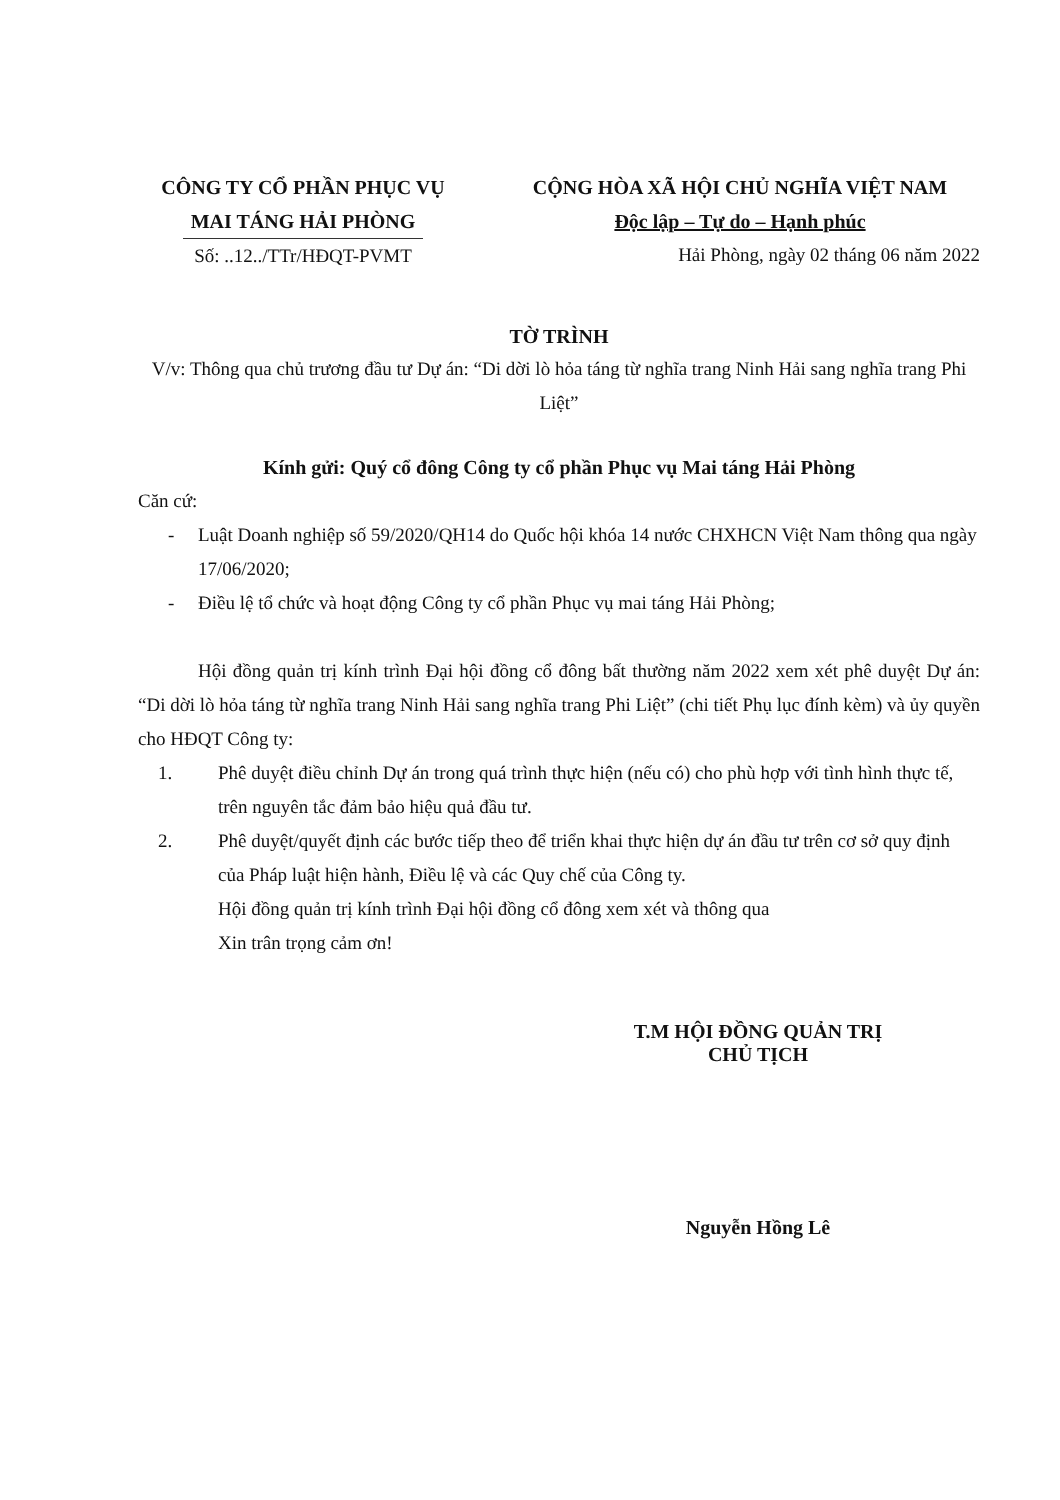CÔNG TY CỔ PHẦN PHỤC VỤ
MAI TÁNG HẢI PHÒNG
Số: ..12../TTr/HĐQT-PVMT
CỘNG HÒA XÃ HỘI CHỦ NGHĨA VIỆT NAM
Độc lập – Tự do – Hạnh phúc
Hải Phòng, ngày 02 tháng 06 năm 2022
TỜ TRÌNH
V/v: Thông qua chủ trương đầu tư Dự án: “Di dời lò hỏa táng từ nghĩa trang Ninh Hải sang nghĩa trang Phi Liệt”
Kính gửi: Quý cổ đông Công ty cổ phần Phục vụ Mai táng Hải Phòng
Căn cứ:
- Luật Doanh nghiệp số 59/2020/QH14 do Quốc hội khóa 14 nước CHXHCN Việt Nam thông qua ngày 17/06/2020;
- Điều lệ tổ chức và hoạt động Công ty cổ phần Phục vụ mai táng Hải Phòng;
Hội đồng quản trị kính trình Đại hội đồng cổ đông bất thường năm 2022 xem xét phê duyệt Dự án: “Di dời lò hỏa táng từ nghĩa trang Ninh Hải sang nghĩa trang Phi Liệt” (chi tiết Phụ lục đính kèm) và ủy quyền cho HĐQT Công ty:
1. Phê duyệt điều chỉnh Dự án trong quá trình thực hiện (nếu có) cho phù hợp với tình hình thực tế, trên nguyên tắc đảm bảo hiệu quả đầu tư.
2. Phê duyệt/quyết định các bước tiếp theo để triển khai thực hiện dự án đầu tư trên cơ sở quy định của Pháp luật hiện hành, Điều lệ và các Quy chế của Công ty.
Hội đồng quản trị kính trình Đại hội đồng cổ đông xem xét và thông qua
Xin trân trọng cảm ơn!
T.M HỘI ĐỒNG QUẢN TRỊ
CHỦ TỊCH
Nguyễn Hồng Lê